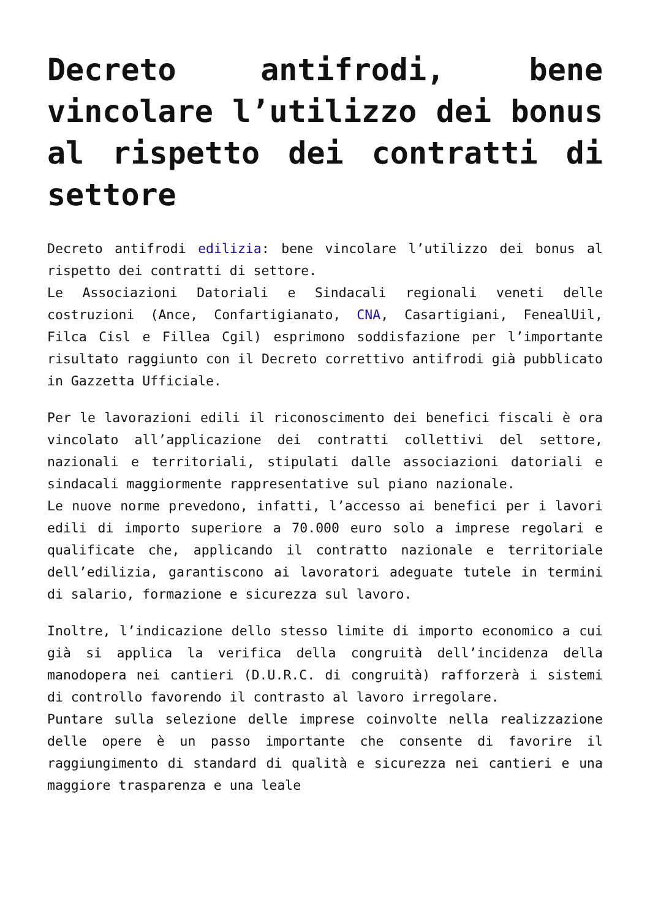Decreto antifrodi, bene vincolare l’utilizzo dei bonus al rispetto dei contratti di settore
Decreto antifrodi edilizia: bene vincolare l’utilizzo dei bonus al rispetto dei contratti di settore.
Le Associazioni Datoriali e Sindacali regionali veneti delle costruzioni (Ance, Confartigianato, CNA, Casartigiani, FenealUil, Filca Cisl e Fillea Cgil) esprimono soddisfazione per l’importante risultato raggiunto con il Decreto correttivo antifrodi già pubblicato in Gazzetta Ufficiale.
Per le lavorazioni edili il riconoscimento dei benefici fiscali è ora vincolato all’applicazione dei contratti collettivi del settore, nazionali e territoriali, stipulati dalle associazioni datoriali e sindacali maggiormente rappresentative sul piano nazionale.
Le nuove norme prevedono, infatti, l’accesso ai benefici per i lavori edili di importo superiore a 70.000 euro solo a imprese regolari e qualificate che, applicando il contratto nazionale e territoriale dell’edilizia, garantiscono ai lavoratori adeguate tutele in termini di salario, formazione e sicurezza sul lavoro.
Inoltre, l’indicazione dello stesso limite di importo economico a cui già si applica la verifica della congruità dell’incidenza della manodopera nei cantieri (D.U.R.C. di congruità) rafforzerà i sistemi di controllo favorendo il contrasto al lavoro irregolare.
Puntare sulla selezione delle imprese coinvolte nella realizzazione delle opere è un passo importante che consente di favorire il raggiungimento di standard di qualità e sicurezza nei cantieri e una maggiore trasparenza e una leale